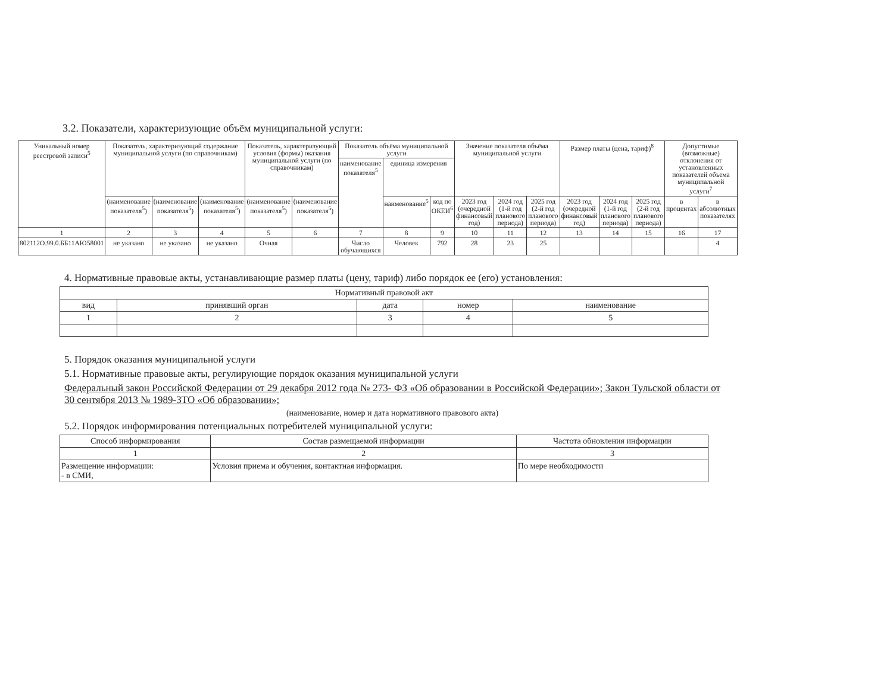3.2. Показатели, характеризующие объём муниципальной услуги:
| Уникальный номер реестровой записи<sup>5</sup> | Показатель, характеризующий содержание муниципальной услуги (по справочникам) | | | Показатель, характеризующий условия (формы) оказания муниципальной услуги (по справочникам) | | Показатель объёма муниципальной услуги | | | Значение показателя объёма муниципальной услуги | | | Размер платы (цена, тариф)<sup>8</sup> | | | Допустимые (возможные) отклонения от установленных показателей объема муниципальной услуги<sup>7</sup> | |
| --- | --- | --- | --- | --- | --- | --- | --- | --- | --- | --- | --- | --- | --- | --- | --- | --- |
| | | | | | | наименование показателя<sup>5</sup> | единица измерения | | | | | | | | | |
| | (наименование показателя<sup>5</sup>) | (наименование показателя<sup>5</sup>) | (наименование показателя<sup>5</sup>) | (наименование показателя<sup>5</sup>) | (наименование показателя<sup>5</sup>) | | наименование<sup>5</sup> | код по ОКЕИ<sup>6</sup> | 2023 год (очередной финансовый год) | 2024 год (1-й год планового периода) | 2025 год (2-й год планового периода) | 2023 год (очередной финансовый год) | 2024 год (1-й год планового периода) | 2025 год (2-й год планового периода) | в процентах | в абсолютных показателях |
| 1 | 2 | 3 | 4 | 5 | 6 | 7 | 8 | 9 | 10 | 11 | 12 | 13 | 14 | 15 | 16 | 17 |
| 802112О.99.0.ББ11АЮ58001 | не указано | не указано | не указано | Очная | | Число обучающихся | Человек | 792 | 28 | 23 | 25 | | | | | 4 |
4. Нормативные правовые акты, устанавливающие размер платы (цену, тариф) либо порядок ее (его) установления:
| Нормативный правовой акт | | | | |
| вид | принявший орган | дата | номер | наименование |
| 1 | 2 | 3 | 4 | 5 |
5. Порядок оказания муниципальной услуги
5.1. Нормативные правовые акты, регулирующие порядок оказания муниципальной услуги
Федеральный закон Российской Федерации от 29 декабря 2012 года № 273- ФЗ «Об образовании в Российской Федерации»; Закон Тульской области от 30 сентября 2013 № 1989-ЗТО «Об образовании»;
(наименование, номер и дата нормативного правового акта)
5.2. Порядок информирования потенциальных потребителей муниципальной услуги:
| Способ информирования | Состав размещаемой информации | Частота обновления информации |
| 1 | 2 | 3 |
| Размещение информации: - в СМИ, | Условия приема и обучения, контактная информация. | По мере необходимости |